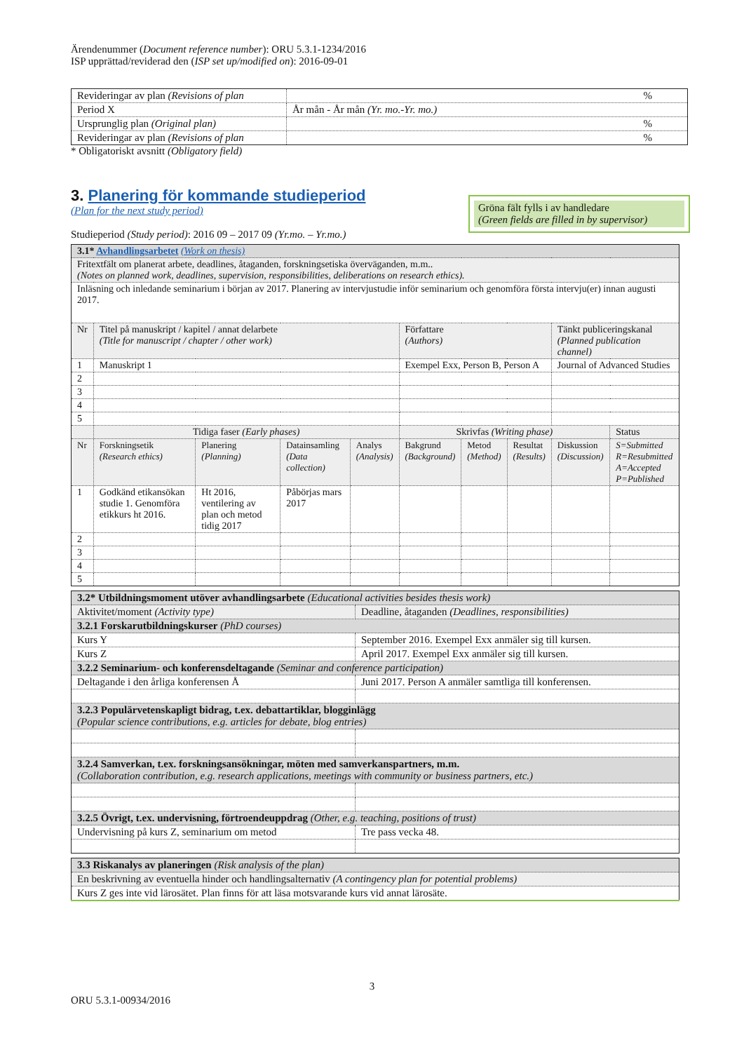Ärendenummer (Document reference number): ORU 5.3.1-1234/2016
ISP upprättad/reviderad den (ISP set up/modified on): 2016-09-01
| Revideringar av plan (Revisions of plan | % |
| Period X | År mån - År mån (Yr. mo.-Yr. mo.) |
| Ursprunglig plan (Original plan) | % |
| Revideringar av plan (Revisions of plan | % |
* Obligatoriskt avsnitt (Obligatory field)
3. Planering för kommande studieperiod
(Plan for the next study period)
Studieperiod (Study period): 2016 09 – 2017 09 (Yr.mo. – Yr.mo.)
Gröna fält fylls i av handledare
(Green fields are filled in by supervisor)
| 3.1* Avhandlingsarbetet (Work on thesis) | | | | | | | | | |
| Fritextfält om planerat arbete, deadlines, åtaganden, forskningsetiska överväganden, m.m.. (Notes on planned work, deadlines, supervision, responsibilities, deliberations on research ethics). | | | | | | | | | |
| Inläsning och inledande seminarium i början av 2017. Planering av intervjustudie inför seminarium och genomföra första intervju(er) innan augusti 2017. | | | | | | | | | |
| Nr | Titel på manuskript / kapitel / annat delarbete (Title for manuscript / chapter / other work) | | | | Författare (Authors) | | | Tänkt publiceringskanal (Planned publication channel) | |
| 1 | Manuskript 1 | | | | Exempel Exx, Person B, Person A | | | Journal of Advanced Studies | |
| 2 | | | | | | | | | |
| 3 | | | | | | | | | |
| 4 | | | | | | | | | |
| 5 | | | | | | | | | |
| | Tidiga faser (Early phases) | | | | Skrivfas (Writing phase) | | | | Status |
| Nr | Forskningsetik (Research ethics) | Planering (Planning) | Datainsamling (Data collection) | Analys (Analysis) | Bakgrund (Background) | Metod (Method) | Resultat (Results) | Diskussion (Discussion) | S=Submitted R=Resubmitted A=Accepted P=Published |
| 1 | Godkänd etikansökan studie 1. Genomföra etikkurs ht 2016. | Ht 2016, ventilering av plan och metod tidig 2017 | Påbörjas mars 2017 | | | | | | |
| 2 | | | | | | | | | |
| 3 | | | | | | | | | |
| 4 | | | | | | | | | |
| 5 | | | | | | | | | |
| 3.2* Utbildningsmoment utöver avhandlingsarbete (Educational activities besides thesis work) | |
| Aktivitet/moment (Activity type) | Deadline, åtaganden (Deadlines, responsibilities) |
| 3.2.1 Forskarutbildningskurser (PhD courses) | |
| Kurs Y | September 2016. Exempel Exx anmäler sig till kursen. |
| Kurs Z | April 2017. Exempel Exx anmäler sig till kursen. |
| 3.2.2 Seminarium- och konferensdeltagande (Seminar and conference participation) | |
| Deltagande i den årliga konferensen Å | Juni 2017. Person A anmäler samtliga till konferensen. |
| 3.2.3 Populärvetenskapligt bidrag, t.ex. debattartiklar, blogginlägg (Popular science contributions, e.g. articles for debate, blog entries) | |
| 3.2.4 Samverkan, t.ex. forskningsansökningar, möten med samverkanspartners, m.m. (Collaboration contribution, e.g. research applications, meetings with community or business partners, etc.) | |
| 3.2.5 Övrigt, t.ex. undervisning, förtroendeuppdrag (Other, e.g. teaching, positions of trust) | |
| Undervisning på kurs Z, seminarium om metod | Tre pass vecka 48. |
| 3.3 Riskanalys av planeringen (Risk analysis of the plan) |
| En beskrivning av eventuella hinder och handlingsalternativ (A contingency plan for potential problems) |
| Kurs Z ges inte vid lärosätet. Plan finns för att läsa motsvarande kurs vid annat lärosäte. |
3
ORU 5.3.1-00934/2016